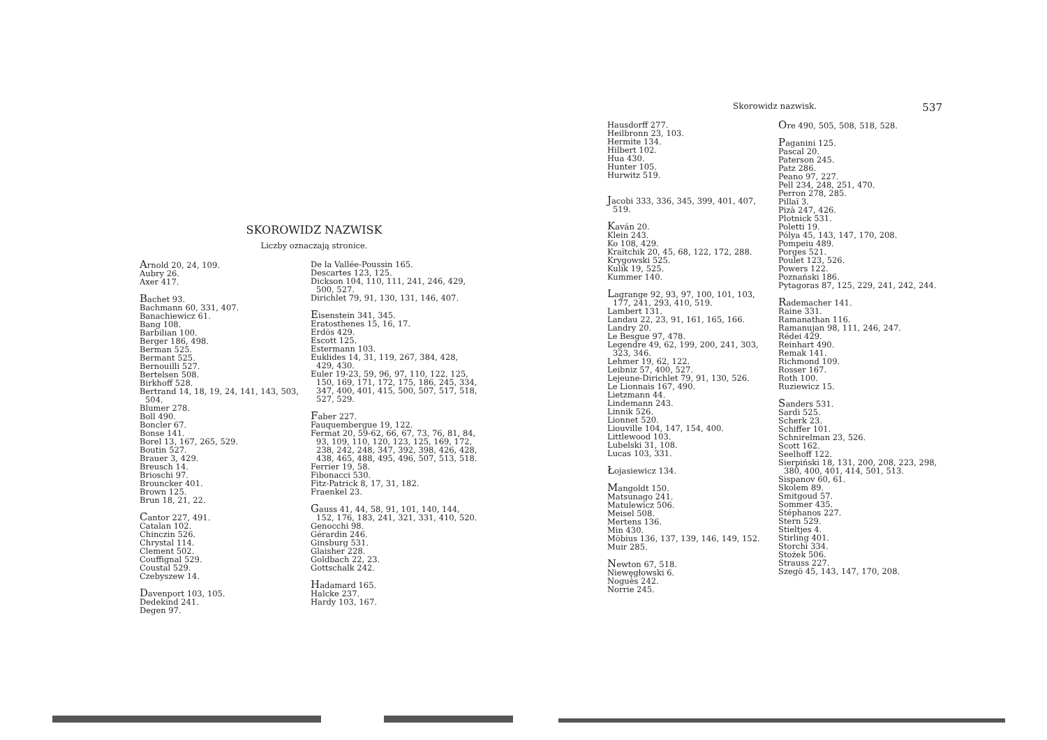SKOROWIDZ NAZWISK
Liczby oznaczają stronice.
Arnold 20, 24, 109.
Aubry 26.
Axer 417.
Bachet 93.
Bachmann 60, 331, 407.
Banachiewicz 61.
Bang 108.
Barbilian 100.
Berger 186, 498.
Berman 525.
Bermant 525.
Bernouilli 527.
Bertelsen 508.
Birkhoff 528.
Bertrand 14, 18, 19, 24, 141, 143, 503, 504.
Blumer 278.
Boll 490.
Boncler 67.
Bonse 141.
Borel 13, 167, 265, 529.
Boutin 527.
Brauer 3, 429.
Breusch 14.
Brioschi 97.
Brouncker 401.
Brown 125.
Brun 18, 21, 22.
Cantor 227, 491.
Catalan 102.
Chinczin 526.
Chrystal 114.
Clement 502.
Couffignal 529.
Coustal 529.
Czebyszew 14.
Davenport 103, 105.
Dedekind 241.
Degen 97.
De la Vallée-Poussin 165.
Descartes 123, 125.
Dickson 104, 110, 111, 241, 246, 429, 500, 527.
Dirichlet 79, 91, 130, 131, 146, 407.
Eisenstein 341, 345.
Eratosthenes 15, 16, 17.
Erdös 429.
Escott 125.
Estermann 103.
Euklides 14, 31, 119, 267, 384, 428, 429, 430.
Euler 19-23, 59, 96, 97, 110, 122, 125, 150, 169, 171, 172, 175, 186, 245, 334, 347, 400, 401, 415, 500, 507, 517, 518, 527, 529.
Faber 227.
Fauquembergue 19, 122.
Fermat 20, 59-62, 66, 67, 73, 76, 81, 84, 93, 109, 110, 120, 123, 125, 169, 172, 238, 242, 248, 347, 392, 398, 426, 428, 438, 465, 488, 495, 496, 507, 513, 518.
Ferrier 19, 58.
Fibonacci 530.
Fitz-Patrick 8, 17, 31, 182.
Fraenkel 23.
Gauss 41, 44, 58, 91, 101, 140, 144, 152, 176, 183, 241, 321, 331, 410, 520.
Genocchi 98.
Gérardin 246.
Ginsburg 531.
Glaisher 228.
Goldbach 22, 23.
Gottschalk 242.
Hadamard 165.
Halcke 237.
Hardy 103, 167.
Skorowidz nazwisk. 537
Hausdorff 277.
Heilbronn 23, 103.
Hermite 134.
Hilbert 102.
Hua 430.
Hunter 105.
Hurwitz 519.
Jacobi 333, 336, 345, 399, 401, 407, 519.
Kaván 20.
Klein 243.
Ko 108, 429.
Kraïtchik 20, 45, 68, 122, 172, 288.
Krygowski 525.
Kulik 19, 525.
Kummer 140.
Lagrange 92, 93, 97, 100, 101, 103, 177, 241, 293, 410, 519.
Lambert 131.
Landau 22, 23, 91, 161, 165, 166.
Landry 20.
Le Besgue 97, 478.
Legendre 49, 62, 199, 200, 241, 303, 323, 346.
Lehmer 19, 62, 122.
Leibniz 57, 400, 527.
Lejeune-Dirichlet 79, 91, 130, 526.
Le Lionnais 167, 490.
Lietzmann 44.
Lindemann 243.
Linnik 526.
Lionnet 520.
Liouville 104, 147, 154, 400.
Littlewood 103.
Lubelski 31, 108.
Lucas 103, 331.
Łojasiewicz 134.
Mangoldt 150.
Matsunago 241.
Matulewicz 506.
Meisel 508.
Mertens 136.
Min 430.
Möbius 136, 137, 139, 146, 149, 152.
Muir 285.
Newton 67, 518.
Niewęgłowski 6.
Noguès 242.
Norrie 245.
Ore 490, 505, 508, 518, 528.
Paganini 125.
Pascal 20.
Paterson 245.
Patz 286.
Peano 97, 227.
Pell 234, 248, 251, 470.
Perron 278, 285.
Pillaï 3.
Pizà 247, 426.
Plotnick 531.
Poletti 19.
Pólya 45, 143, 147, 170, 208.
Pompeiu 489.
Porges 521.
Poulet 123, 526.
Powers 122.
Poznański 186.
Pytagoras 87, 125, 229, 241, 242, 244.
Rademacher 141.
Raine 331.
Ramanathan 116.
Ramanujan 98, 111, 246, 247.
Rédei 429.
Reinhart 490.
Remak 141.
Richmond 109.
Rosser 167.
Roth 100.
Ruziewicz 15.
Sanders 531.
Sardi 525.
Scherk 23.
Schiffer 101.
Schnirelman 23, 526.
Scott 162.
Seelhoff 122.
Sierpiński 18, 131, 200, 208, 223, 298, 380, 400, 401, 414, 501, 513.
Sispanov 60, 61.
Skolem 89.
Smitgoud 57.
Sommer 435.
Stéphanos 227.
Stern 529.
Stieltjes 4.
Stirling 401.
Storchi 334.
Stożek 506.
Strauss 227.
Szegö 45, 143, 147, 170, 208.